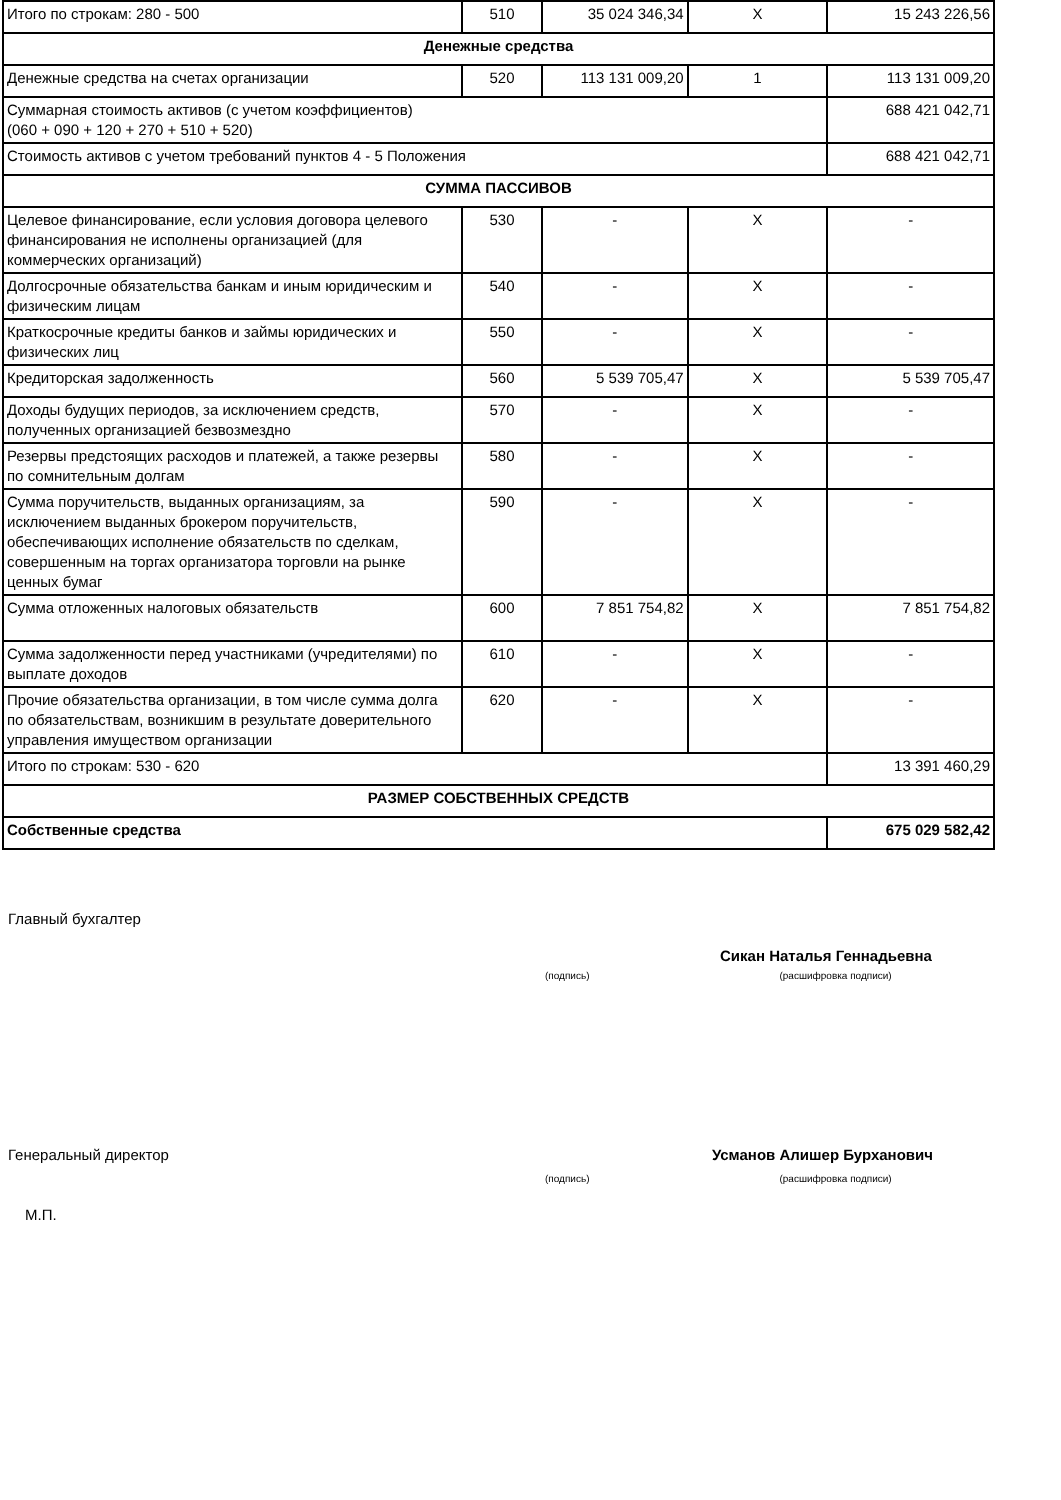| Итого по строкам: 280 - 500 | 510 | 35 024 346,34 | X | 15 243 226,56 |
| Денежные средства | | | | |
| Денежные средства на счетах организации | 520 | 113 131 009,20 | 1 | 113 131 009,20 |
| Суммарная стоимость активов (с учетом коэффициентов) (060 + 090 + 120 + 270 + 510 + 520) | | | | 688 421 042,71 |
| Стоимость активов с учетом требований пунктов 4 - 5 Положения | | | | 688 421 042,71 |
| СУММА ПАССИВОВ | | | | |
| Целевое финансирование, если условия договора целевого финансирования не исполнены организацией (для коммерческих организаций) | 530 | - | X | - |
| Долгосрочные обязательства банкам и иным юридическим и физическим лицам | 540 | - | X | - |
| Краткосрочные кредиты банков и займы юридических и физических лиц | 550 | - | X | - |
| Кредиторская задолженность | 560 | 5 539 705,47 | X | 5 539 705,47 |
| Доходы будущих периодов, за исключением средств, полученных организацией безвозмездно | 570 | - | X | - |
| Резервы предстоящих расходов и платежей, а также резервы по сомнительным долгам | 580 | - | X | - |
| Сумма поручительств, выданных организациям, за исключением выданных брокером поручительств, обеспечивающих исполнение обязательств по сделкам, совершенным на торгах организатора торговли на рынке ценных бумаг | 590 | - | X | - |
| Сумма отложенных налоговых обязательств | 600 | 7 851 754,82 | X | 7 851 754,82 |
| Сумма задолженности перед участниками (учредителями) по выплате доходов | 610 | - | X | - |
| Прочие обязательства организации, в том числе сумма долга по обязательствам, возникшим в результате доверительного управления имуществом организации | 620 | - | X | - |
| Итого по строкам: 530 - 620 | | | | 13 391 460,29 |
| РАЗМЕР СОБСТВЕННЫХ СРЕДСТВ | | | | |
| Собственные средства | | | | 675 029 582,42 |
Главный бухгалтер
Сикан Наталья Геннадьевна
(подпись) (расшифровка подписи)
Генеральный директор Усманов Алишер Бурханович
(подпись) (расшифровка подписи)
М.П.